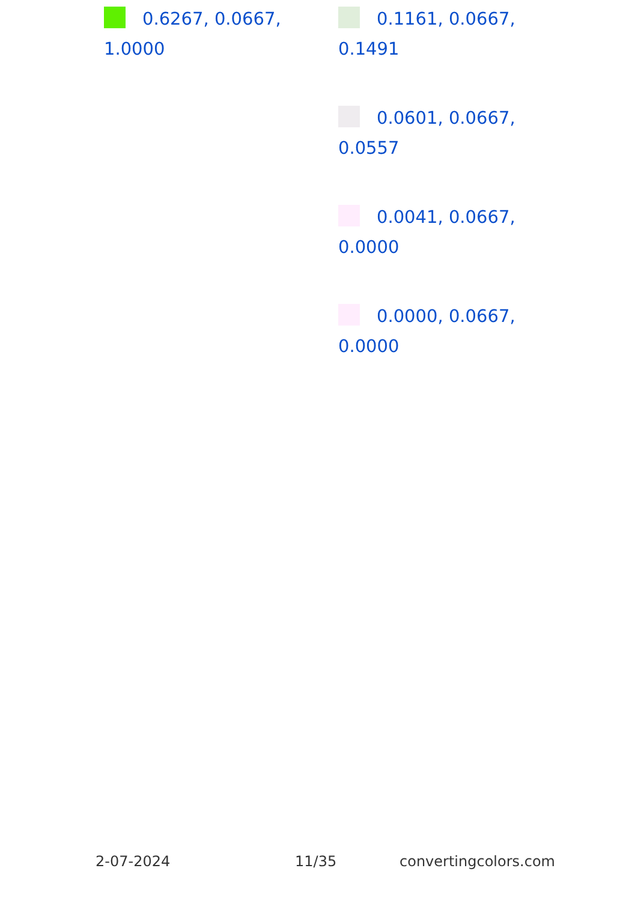0.6267, 0.0667, 1.0000
0.1161, 0.0667, 0.1491
0.0601, 0.0667, 0.0557
0.0041, 0.0667, 0.0000
0.0000, 0.0667, 0.0000
2-07-2024 11/35 convertingcolors.com